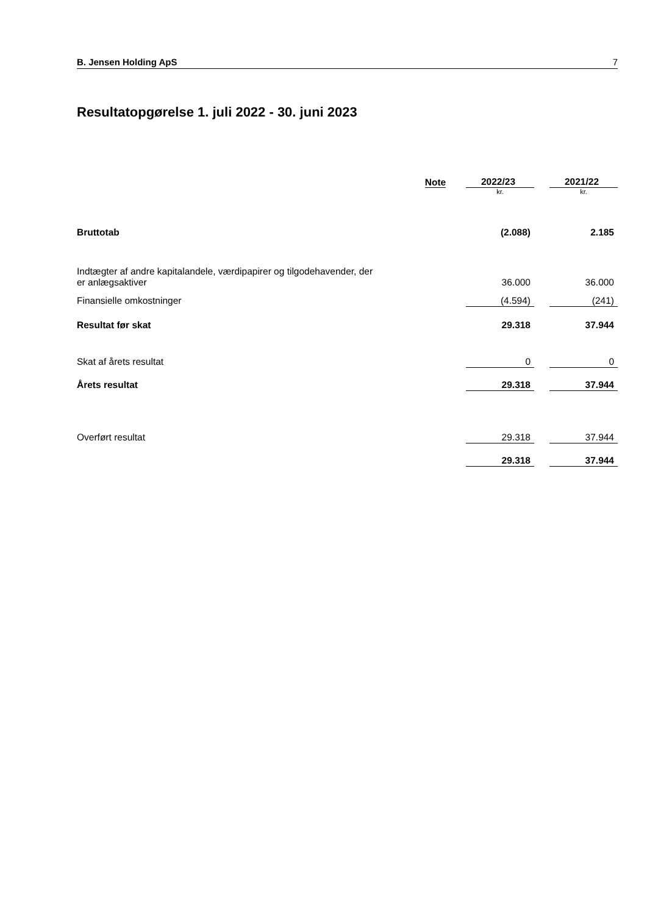B. Jensen Holding ApS 7
Resultatopgørelse 1. juli 2022 - 30. juni 2023
| | Note | | 2022/23 | | 2021/22 |
| | | | kr. | | kr. |
| Bruttotab | | | (2.088) | | 2.185 |
| Indtægter af andre kapitalandele, værdipapirer og tilgodehavender, der er anlægsaktiver | | | 36.000 | | 36.000 |
| Finansielle omkostninger | | | (4.594) | | (241) |
| Resultat før skat | | | 29.318 | | 37.944 |
| Skat af årets resultat | | | 0 | | 0 |
| Årets resultat | | | 29.318 | | 37.944 |
| Overført resultat | | | 29.318 | | 37.944 |
| | | | 29.318 | | 37.944 |